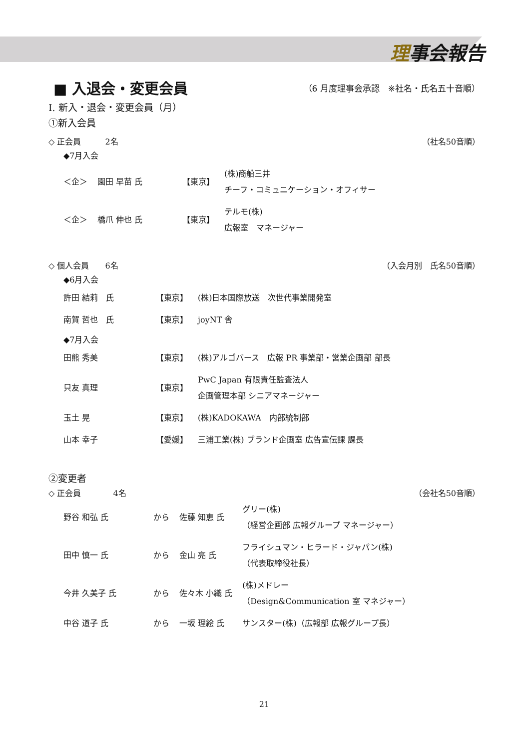理事会報告
■ 入退会・変更会員 （6 月度理事会承認　※社名・氏名五十音順）
Ⅰ. 新入・退会・変更会員（月）
①新入会員
◇ 正会員　　　2名 （社名50音順）
◆7月入会
| ＜企＞ | 園田 早苗 氏 | 【東京】 | (株)商船三井 チーフ・コミュニケーション・オフィサー |
| ＜企＞ | 橋爪 伸也 氏 | 【東京】 | テルモ(株) 広報室 マネージャー |
◇ 個人会員　　6名 （入会月別　氏名50音順）
◆6月入会
| 許田 結莉 氏 | 【東京】 | (株)日本国際放送 次世代事業開発室 |
| 南賀 哲也 氏 | 【東京】 | joyNT 舎 |
◆7月入会
| 田熊 秀美 | 【東京】 | (株)アルゴバース 広報 PR 事業部・営業企画部 部長 |
| 只友 真理 | 【東京】 | PwC Japan 有限責任監査法人 企画管理本部 シニアマネージャー |
| 玉土 晃 | 【東京】 | (株)KADOKAWA 内部統制部 |
| 山本 幸子 | 【愛媛】 | 三浦工業(株) ブランド企画室 広告宣伝課 課長 |
②変更者
◇ 正会員　　　　4名 （会社名50音順）
| 野谷 和弘 氏 | から | 佐藤 知恵 氏 | グリー(株) （経営企画部 広報グループ マネージャー） |
| 田中 慎一 氏 | から | 金山 亮 氏 | フライシュマン・ヒラード・ジャパン(株) （代表取締役社長） |
| 今井 久美子 氏 | から | 佐々木 小織 氏 | (株)メドレー （Design&Communication 室 マネジャー） |
| 中谷 道子 氏 | から | 一坂 理絵 氏 | サンスター(株)（広報部 広報グループ長） |
21